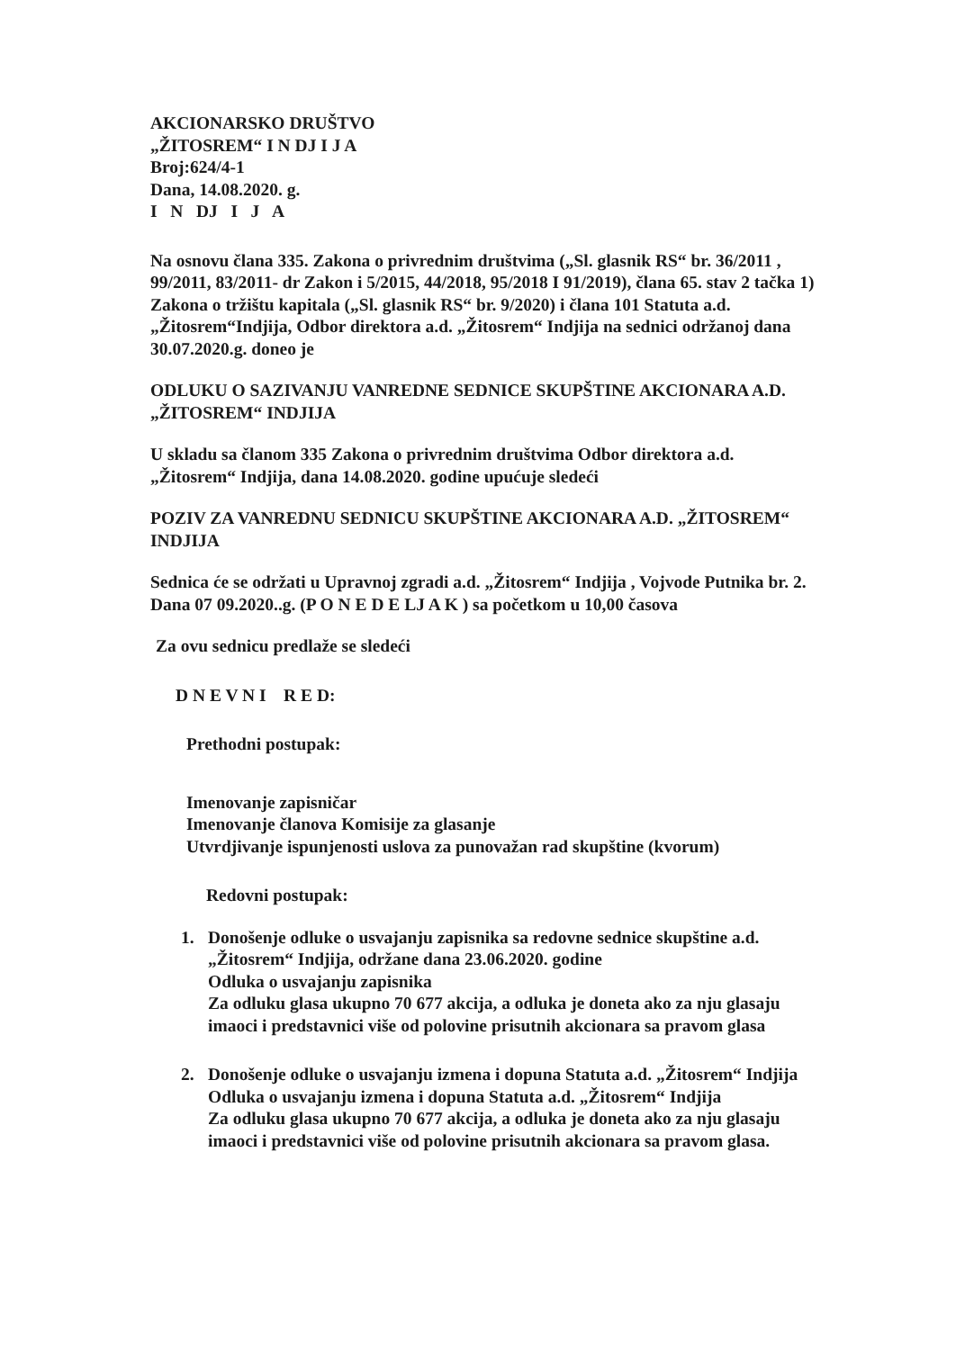AKCIONARSKO DRUŠTVO
„ŽITOSREM“ I N DJ I J A
Broj:624/4-1
Dana, 14.08.2020. g.
I N DJ I J A
Na osnovu člana 335. Zakona o privrednim društvima („Sl. glasnik RS“ br. 36/2011 , 99/2011, 83/2011- dr Zakon i 5/2015, 44/2018, 95/2018 I 91/2019), člana 65. stav 2 tačka 1) Zakona o tržištu kapitala („Sl. glasnik RS“ br. 9/2020) i člana 101 Statuta a.d. „Žitosrem“Indjija, Odbor direktora a.d. „Žitosrem“ Indjija na sednici održanoj dana 30.07.2020.g. doneo je
ODLUKU O SAZIVANJU VANREDNE SEDNICE SKUPŠTINE AKCIONARA A.D. „ŽITOSREM“ INDJIJA
U skladu sa članom 335 Zakona o privrednim društvima Odbor direktora a.d. „Žitosrem“ Indjija, dana 14.08.2020. godine upućuje sledeći
POZIV ZA VANREDNU SEDNICU SKUPŠTINE AKCIONARA A.D. „ŽITOSREM“ INDJIJA
Sednica će se održati u Upravnoj zgradi a.d. „Žitosrem“ Indjija , Vojvode Putnika br. 2. Dana 07 09.2020..g. (P O N E D E LJ A K ) sa početkom u 10,00 časova
Za ovu sednicu predlaže se sledeći
D N E V N I R E D:
Prethodni postupak:
Imenovanje zapisničar
Imenovanje članova Komisije za glasanje
Utvrdjivanje ispunjenosti uslova za punovažan rad skupštine (kvorum)
Redovni postupak:
1. Donošenje odluke o usvajanju zapisnika sa redovne sednice skupštine a.d. „Žitosrem“ Indjija, održane dana 23.06.2020. godine
Odluka o usvajanju zapisnika
Za odluku glasa ukupno 70 677 akcija, a odluka je doneta ako za nju glasaju imaoci i predstavnici više od polovine prisutnih akcionara sa pravom glasa
2. Donošenje odluke o usvajanju izmena i dopuna Statuta a.d. „Žitosrem“ Indjija
Odluka o usvajanju izmena i dopuna Statuta a.d. „Žitosrem“ Indjija
Za odluku glasa ukupno 70 677 akcija, a odluka je doneta ako za nju glasaju imaoci i predstavnici više od polovine prisutnih akcionara sa pravom glasa.